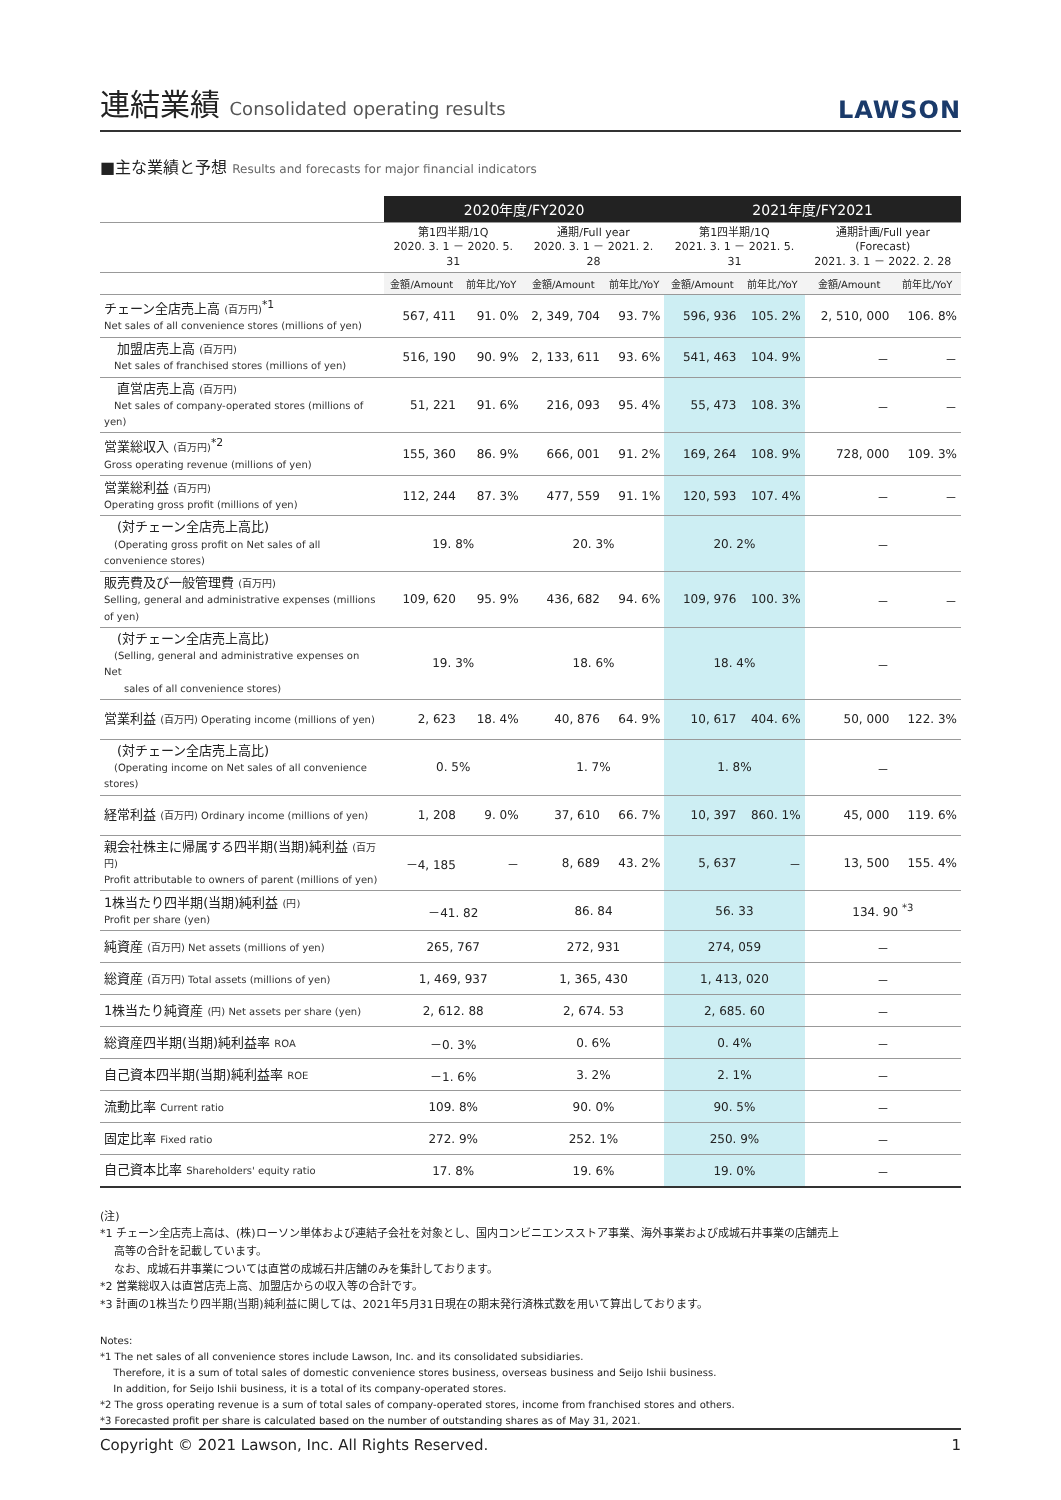連結業績 Consolidated operating results
LAWSON
■主な業績と予想 Results and forecasts for major financial indicators
| | 2020年度/FY2020 | | | | 2021年度/FY2021 | | | |
| --- | --- | --- | --- | --- | --- | --- | --- | --- |
| | 第1四半期/1Q 2020. 3. 1 － 2020. 5. 31 | | 通期/Full year 2020. 3. 1 － 2021. 2. 28 | | 第1四半期/1Q 2021. 3. 1 － 2021. 5. 31 | | 通期計画/Full year (Forecast) 2021. 3. 1 － 2022. 2. 28 | |
| | 金額/Amount | 前年比/YoY | 金額/Amount | 前年比/YoY | 金額/Amount | 前年比/YoY | 金額/Amount | 前年比/YoY |
| チェーン全店売上高 (百万円)<sup>*1</sup> Net sales of all convenience stores (millions of yen) | 567, 411 | 91. 0% | 2, 349, 704 | 93. 7% | 596, 936 | 105. 2% | 2, 510, 000 | 106. 8% |
| 加盟店売上高 (百万円) Net sales of franchised stores (millions of yen) | 516, 190 | 90. 9% | 2, 133, 611 | 93. 6% | 541, 463 | 104. 9% | － | － |
| 直営店売上高 (百万円) Net sales of company-operated stores (millions of yen) | 51, 221 | 91. 6% | 216, 093 | 95. 4% | 55, 473 | 108. 3% | － | － |
| 営業総収入 (百万円)<sup>*2</sup> Gross operating revenue (millions of yen) | 155, 360 | 86. 9% | 666, 001 | 91. 2% | 169, 264 | 108. 9% | 728, 000 | 109. 3% |
| 営業総利益 (百万円) Operating gross profit (millions of yen) | 112, 244 | 87. 3% | 477, 559 | 91. 1% | 120, 593 | 107. 4% | － | － |
| (対チェーン全店売上高比) (Operating gross profit on Net sales of all convenience stores) | 19. 8% | | 20. 3% | | 20. 2% | | － | |
| 販売費及び一般管理費 (百万円) Selling, general and administrative expenses (millions of yen) | 109, 620 | 95. 9% | 436, 682 | 94. 6% | 109, 976 | 100. 3% | － | － |
| (対チェーン全店売上高比) (Selling, general and administrative expenses on Net sales of all convenience stores) | 19. 3% | | 18. 6% | | 18. 4% | | － | |
| 営業利益 (百万円) Operating income (millions of yen) | 2, 623 | 18. 4% | 40, 876 | 64. 9% | 10, 617 | 404. 6% | 50, 000 | 122. 3% |
| (対チェーン全店売上高比) (Operating income on Net sales of all convenience stores) | 0. 5% | | 1. 7% | | 1. 8% | | － | |
| 経常利益 (百万円) Ordinary income (millions of yen) | 1, 208 | 9. 0% | 37, 610 | 66. 7% | 10, 397 | 860. 1% | 45, 000 | 119. 6% |
| 親会社株主に帰属する四半期(当期)純利益 (百万円) Profit attributable to owners of parent (millions of yen) | －4, 185 | － | 8, 689 | 43. 2% | 5, 637 | － | 13, 500 | 155. 4% |
| 1株当たり四半期(当期)純利益 (円) Profit per share (yen) | －41. 82 | | 86. 84 | | 56. 33 | | 134. 90 <sup>*3</sup> | |
| 純資産 (百万円) Net assets (millions of yen) | 265, 767 | | 272, 931 | | 274, 059 | | － | |
| 総資産 (百万円) Total assets (millions of yen) | 1, 469, 937 | | 1, 365, 430 | | 1, 413, 020 | | － | |
| 1株当たり純資産 (円) Net assets per share (yen) | 2, 612. 88 | | 2, 674. 53 | | 2, 685. 60 | | － | |
| 総資産四半期(当期)純利益率 ROA | －0. 3% | | 0. 6% | | 0. 4% | | － | |
| 自己資本四半期(当期)純利益率 ROE | －1. 6% | | 3. 2% | | 2. 1% | | － | |
| 流動比率 Current ratio | 109. 8% | | 90. 0% | | 90. 5% | | － | |
| 固定比率 Fixed ratio | 272. 9% | | 252. 1% | | 250. 9% | | － | |
| 自己資本比率 Shareholders' equity ratio | 17. 8% | | 19. 6% | | 19. 0% | | － | |
(注)
*1 チェーン全店売上高は、(株)ローソン単体および連結子会社を対象とし、国内コンビニエンスストア事業、海外事業および成城石井事業の店舗売上
　 高等の合計を記載しています。
　 なお、成城石井事業については直営の成城石井店舗のみを集計しております。
*2 営業総収入は直営店売上高、加盟店からの収入等の合計です。
*3 計画の1株当たり四半期(当期)純利益に関しては、2021年5月31日現在の期末発行済株式数を用いて算出しております。
Notes:
*1 The net sales of all convenience stores include Lawson, Inc. and its consolidated subsidiaries.
　 Therefore, it is a sum of total sales of domestic convenience stores business, overseas business and Seijo Ishii business.
　 In addition, for Seijo Ishii business, it is a total of its company-operated stores.
*2 The gross operating revenue is a sum of total sales of company-operated stores, income from franchised stores and others.
*3 Forecasted profit per share is calculated based on the number of outstanding shares as of May 31, 2021.
Copyright © 2021 Lawson, Inc. All Rights Reserved. 1